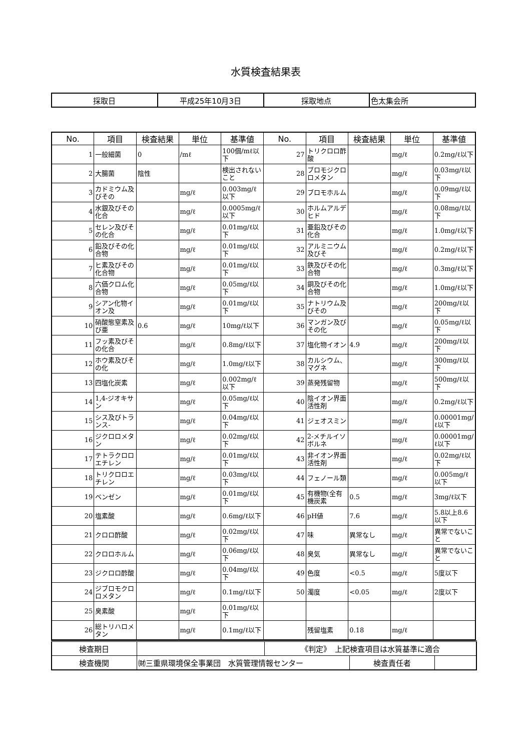水質検査結果表
| 採取日 | 平成25年10月3日 | 採取地点 | 色太集会所 |
| No. | 項目 | 検査結果 | 単位 | 基準値 | No. | 項目 | 検査結果 | 単位 | 基準値 |
| --- | --- | --- | --- | --- | --- | --- | --- | --- | --- |
| 1 | 一般細菌 | 0 | /mℓ | 100個/mℓ以下 | 27 | トリクロロ酢酸 | | mg/ℓ | 0.2mg/ℓ以下 |
| 2 | 大腸菌 | 陰性 | | 検出されないこと | 28 | ブロモジクロロメタン | | mg/ℓ | 0.03mg/ℓ以下 |
| 3 | カドミウム及びその | | mg/ℓ | 0.003mg/ℓ以下 | 29 | ブロモホルム | | mg/ℓ | 0.09mg/ℓ以下 |
| 4 | 水銀及びその化合 | | mg/ℓ | 0.0005mg/ℓ以下 | 30 | ホルムアルデヒド | | mg/ℓ | 0.08mg/ℓ以下 |
| 5 | セレン及びその化合 | | mg/ℓ | 0.01mg/ℓ以下 | 31 | 亜鉛及びその化合 | | mg/ℓ | 1.0mg/ℓ以下 |
| 6 | 鉛及びその化合物 | | mg/ℓ | 0.01mg/ℓ以下 | 32 | アルミニウム及びそ | | mg/ℓ | 0.2mg/ℓ以下 |
| 7 | ヒ素及びその化合物 | | mg/ℓ | 0.01mg/ℓ以下 | 33 | 鉄及びその化合物 | | mg/ℓ | 0.3mg/ℓ以下 |
| 8 | 六価クロム化合物 | | mg/ℓ | 0.05mg/ℓ以下 | 34 | 銅及びその化合物 | | mg/ℓ | 1.0mg/ℓ以下 |
| 9 | シアン化物イオン及 | | mg/ℓ | 0.01mg/ℓ以下 | 35 | ナトリウム及びその | | mg/ℓ | 200mg/ℓ以下 |
| 10 | 硝酸態窒素及び亜 | 0.6 | mg/ℓ | 10mg/ℓ以下 | 36 | マンガン及びその化 | | mg/ℓ | 0.05mg/ℓ以下 |
| 11 | フッ素及びその化合 | | mg/ℓ | 0.8mg/ℓ以下 | 37 | 塩化物イオン | 4.9 | mg/ℓ | 200mg/ℓ以下 |
| 12 | ホウ素及びその化 | | mg/ℓ | 1.0mg/ℓ以下 | 38 | カルシウム、マグネ | | mg/ℓ | 300mg/ℓ以下 |
| 13 | 四塩化炭素 | | mg/ℓ | 0.002mg/ℓ以下 | 39 | 蒸発残留物 | | mg/ℓ | 500mg/ℓ以下 |
| 14 | 1,4-ジオキサン | | mg/ℓ | 0.05mg/ℓ以下 | 40 | 陰イオン界面活性剤 | | mg/ℓ | 0.2mg/ℓ以下 |
| 15 | シス及びトランス- | | mg/ℓ | 0.04mg/ℓ以下 | 41 | ジェオスミン | | mg/ℓ | 0.00001mg/ℓ以下 |
| 16 | ジクロロメタン | | mg/ℓ | 0.02mg/ℓ以下 | 42 | 2-メチルイソボルネ | | mg/ℓ | 0.00001mg/ℓ以下 |
| 17 | テトラクロロエチレン | | mg/ℓ | 0.01mg/ℓ以下 | 43 | 非イオン界面活性剤 | | mg/ℓ | 0.02mg/ℓ以下 |
| 18 | トリクロロエチレン | | mg/ℓ | 0.03mg/ℓ以下 | 44 | フェノール類 | | mg/ℓ | 0.005mg/ℓ以下 |
| 19 | ベンゼン | | mg/ℓ | 0.01mg/ℓ以下 | 45 | 有機物(全有機炭素 | 0.5 | mg/ℓ | 3mg/ℓ以下 |
| 20 | 塩素酸 | | mg/ℓ | 0.6mg/ℓ以下 | 46 | pH値 | 7.6 | mg/ℓ | 5.8以上8.6以下 |
| 21 | クロロ酢酸 | | mg/ℓ | 0.02mg/ℓ以下 | 47 | 味 | 異常なし | mg/ℓ | 異常でないこと |
| 22 | クロロホルム | | mg/ℓ | 0.06mg/ℓ以下 | 48 | 臭気 | 異常なし | mg/ℓ | 異常でないこと |
| 23 | ジクロロ酢酸 | | mg/ℓ | 0.04mg/ℓ以下 | 49 | 色度 | <0.5 | mg/ℓ | 5度以下 |
| 24 | ジブロモクロロメタン | | mg/ℓ | 0.1mg/ℓ以下 | 50 | 濁度 | <0.05 | mg/ℓ | 2度以下 |
| 25 | 臭素酸 | | mg/ℓ | 0.01mg/ℓ以下 | | | | | |
| 26 | 総トリハロメタン | | mg/ℓ | 0.1mg/ℓ以下 | | 残留塩素 | 0.18 | mg/ℓ | |
| 検査期日 | | 《判定》 上記検査項目は水質基準に適合 | | |
| 検査機関 | ㈶三重県環境保全事業団 水質管理情報センター | | 検査責任者 | |